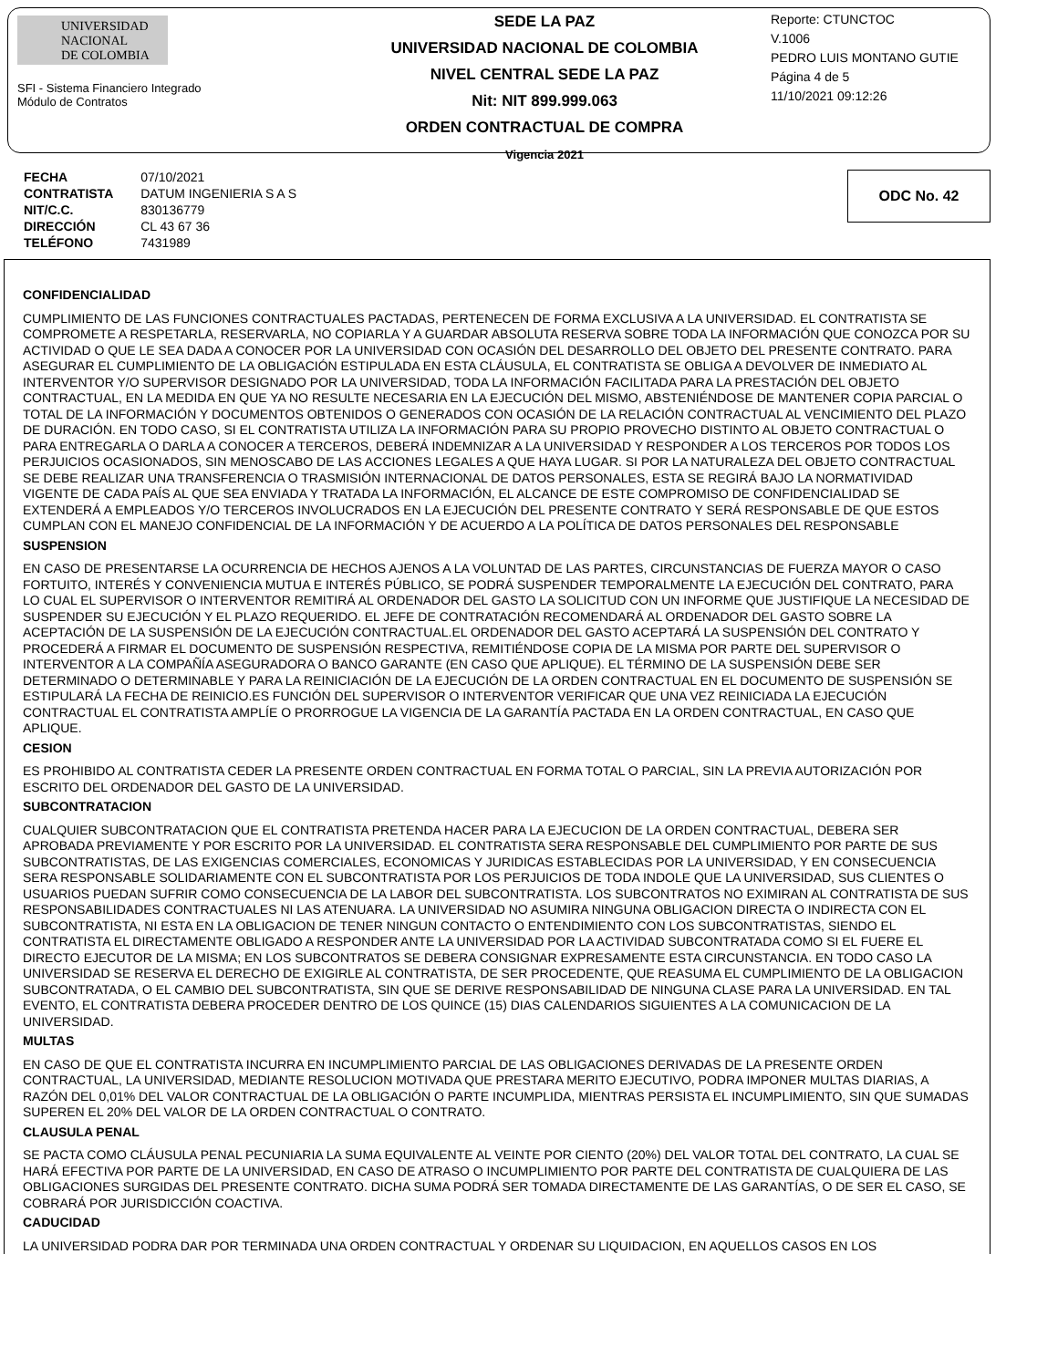UNIVERSIDAD
NACIONAL
DE COLOMBIA
SFI - Sistema Financiero Integrado
Módulo de Contratos
SEDE LA PAZ
UNIVERSIDAD NACIONAL DE COLOMBIA
NIVEL CENTRAL SEDE LA PAZ
Nit: NIT 899.999.063
ORDEN CONTRACTUAL DE COMPRA
Vigencia 2021
Reporte: CTUNCTOC
V.1006
PEDRO LUIS MONTANO GUTIE
Página 4 de 5
11/10/2021 09:12:26
| FECHA | 07/10/2021 |
| CONTRATISTA | DATUM INGENIERIA S A S |
| NIT/C.C. | 830136779 |
| DIRECCIÓN | CL 43 67 36 |
| TELÉFONO | 7431989 |
ODC No. 42
CONFIDENCIALIDAD
CUMPLIMIENTO DE LAS FUNCIONES CONTRACTUALES PACTADAS, PERTENECEN DE FORMA EXCLUSIVA A LA UNIVERSIDAD. EL CONTRATISTA SE COMPROMETE A RESPETARLA, RESERVARLA, NO COPIARLA Y A GUARDAR ABSOLUTA RESERVA SOBRE TODA LA INFORMACIÓN QUE CONOZCA POR SU ACTIVIDAD O QUE LE SEA DADA A CONOCER POR LA UNIVERSIDAD CON OCASIÓN DEL DESARROLLO DEL OBJETO DEL PRESENTE CONTRATO. PARA ASEGURAR EL CUMPLIMIENTO DE LA OBLIGACIÓN ESTIPULADA EN ESTA CLÁUSULA, EL CONTRATISTA SE OBLIGA A DEVOLVER DE INMEDIATO AL INTERVENTOR Y/O SUPERVISOR DESIGNADO POR LA UNIVERSIDAD, TODA LA INFORMACIÓN FACILITADA PARA LA PRESTACIÓN DEL OBJETO CONTRACTUAL, EN LA MEDIDA EN QUE YA NO RESULTE NECESARIA EN LA EJECUCIÓN DEL MISMO, ABSTENIÉNDOSE DE MANTENER COPIA PARCIAL O TOTAL DE LA INFORMACIÓN Y DOCUMENTOS OBTENIDOS O GENERADOS CON OCASIÓN DE LA RELACIÓN CONTRACTUAL AL VENCIMIENTO DEL PLAZO DE DURACIÓN. EN TODO CASO, SI EL CONTRATISTA UTILIZA LA INFORMACIÓN PARA SU PROPIO PROVECHO DISTINTO AL OBJETO CONTRACTUAL O PARA ENTREGARLA O DARLA A CONOCER A TERCEROS, DEBERÁ INDEMNIZAR A LA UNIVERSIDAD Y RESPONDER A LOS TERCEROS POR TODOS LOS PERJUICIOS OCASIONADOS, SIN MENOSCABO DE LAS ACCIONES LEGALES A QUE HAYA LUGAR. SI POR LA NATURALEZA DEL OBJETO CONTRACTUAL SE DEBE REALIZAR UNA TRANSFERENCIA O TRASMISIÓN INTERNACIONAL DE DATOS PERSONALES, ESTA SE REGIRÁ BAJO LA NORMATIVIDAD VIGENTE DE CADA PAÍS AL QUE SEA ENVIADA Y TRATADA LA INFORMACIÓN, EL ALCANCE DE ESTE COMPROMISO DE CONFIDENCIALIDAD SE EXTENDERÁ A EMPLEADOS Y/O TERCEROS INVOLUCRADOS EN LA EJECUCIÓN DEL PRESENTE CONTRATO Y SERÁ RESPONSABLE DE QUE ESTOS CUMPLAN CON EL MANEJO CONFIDENCIAL DE LA INFORMACIÓN Y DE ACUERDO A LA POLÍTICA DE DATOS PERSONALES DEL RESPONSABLE
SUSPENSION
EN CASO DE PRESENTARSE LA OCURRENCIA DE HECHOS AJENOS A LA VOLUNTAD DE LAS PARTES, CIRCUNSTANCIAS DE FUERZA MAYOR O CASO FORTUITO, INTERÉS Y CONVENIENCIA MUTUA E INTERÉS PÚBLICO, SE PODRÁ SUSPENDER TEMPORALMENTE LA EJECUCIÓN DEL CONTRATO, PARA LO CUAL EL SUPERVISOR O INTERVENTOR REMITIRÁ AL ORDENADOR DEL GASTO LA SOLICITUD CON UN INFORME QUE JUSTIFIQUE LA NECESIDAD DE SUSPENDER SU EJECUCIÓN Y EL PLAZO REQUERIDO. EL JEFE DE CONTRATACIÓN RECOMENDARÁ AL ORDENADOR DEL GASTO SOBRE LA ACEPTACIÓN DE LA SUSPENSIÓN DE LA EJECUCIÓN CONTRACTUAL.EL ORDENADOR DEL GASTO ACEPTARÁ LA SUSPENSIÓN DEL CONTRATO Y PROCEDERÁ A FIRMAR EL DOCUMENTO DE SUSPENSIÓN RESPECTIVA, REMITIÉNDOSE COPIA DE LA MISMA POR PARTE DEL SUPERVISOR O INTERVENTOR A LA COMPAÑÍA ASEGURADORA O BANCO GARANTE (EN CASO QUE APLIQUE). EL TÉRMINO DE LA SUSPENSIÓN DEBE SER DETERMINADO O DETERMINABLE Y PARA LA REINICIACIÓN DE LA EJECUCIÓN DE LA ORDEN CONTRACTUAL EN EL DOCUMENTO DE SUSPENSIÓN SE ESTIPULARÁ LA FECHA DE REINICIO.ES FUNCIÓN DEL SUPERVISOR O INTERVENTOR VERIFICAR QUE UNA VEZ REINICIADA LA EJECUCIÓN CONTRACTUAL EL CONTRATISTA AMPLÍE O PRORROGUE LA VIGENCIA DE LA GARANTÍA PACTADA EN LA ORDEN CONTRACTUAL, EN CASO QUE APLIQUE.
CESION
ES PROHIBIDO AL CONTRATISTA CEDER LA PRESENTE ORDEN CONTRACTUAL EN FORMA TOTAL O PARCIAL, SIN LA PREVIA AUTORIZACIÓN POR ESCRITO DEL ORDENADOR DEL GASTO DE LA UNIVERSIDAD.
SUBCONTRATACION
CUALQUIER SUBCONTRATACION QUE EL CONTRATISTA PRETENDA HACER PARA LA EJECUCION DE LA ORDEN CONTRACTUAL, DEBERA SER APROBADA PREVIAMENTE Y POR ESCRITO POR LA UNIVERSIDAD. EL CONTRATISTA SERA RESPONSABLE DEL CUMPLIMIENTO POR PARTE DE SUS SUBCONTRATISTAS, DE LAS EXIGENCIAS COMERCIALES, ECONOMICAS Y JURIDICAS ESTABLECIDAS POR LA UNIVERSIDAD, Y EN CONSECUENCIA SERA RESPONSABLE SOLIDARIAMENTE CON EL SUBCONTRATISTA POR LOS PERJUICIOS DE TODA INDOLE QUE LA UNIVERSIDAD, SUS CLIENTES O USUARIOS PUEDAN SUFRIR COMO CONSECUENCIA DE LA LABOR DEL SUBCONTRATISTA. LOS SUBCONTRATOS NO EXIMIRAN AL CONTRATISTA DE SUS RESPONSABILIDADES CONTRACTUALES NI LAS ATENUARA. LA UNIVERSIDAD NO ASUMIRA NINGUNA OBLIGACION DIRECTA O INDIRECTA CON EL SUBCONTRATISTA, NI ESTA EN LA OBLIGACION DE TENER NINGUN CONTACTO O ENTENDIMIENTO CON LOS SUBCONTRATISTAS, SIENDO EL CONTRATISTA EL DIRECTAMENTE OBLIGADO A RESPONDER ANTE LA UNIVERSIDAD POR LA ACTIVIDAD SUBCONTRATADA COMO SI EL FUERE EL DIRECTO EJECUTOR DE LA MISMA; EN LOS SUBCONTRATOS SE DEBERA CONSIGNAR EXPRESAMENTE ESTA CIRCUNSTANCIA. EN TODO CASO LA UNIVERSIDAD SE RESERVA EL DERECHO DE EXIGIRLE AL CONTRATISTA, DE SER PROCEDENTE, QUE REASUMA EL CUMPLIMIENTO DE LA OBLIGACION SUBCONTRATADA, O EL CAMBIO DEL SUBCONTRATISTA, SIN QUE SE DERIVE RESPONSABILIDAD DE NINGUNA CLASE PARA LA UNIVERSIDAD. EN TAL EVENTO, EL CONTRATISTA DEBERA PROCEDER DENTRO DE LOS QUINCE (15) DIAS CALENDARIOS SIGUIENTES A LA COMUNICACION DE LA UNIVERSIDAD.
MULTAS
EN CASO DE QUE EL CONTRATISTA INCURRA EN INCUMPLIMIENTO PARCIAL DE LAS OBLIGACIONES DERIVADAS DE LA PRESENTE ORDEN CONTRACTUAL, LA UNIVERSIDAD, MEDIANTE RESOLUCION MOTIVADA QUE PRESTARA MERITO EJECUTIVO, PODRA IMPONER MULTAS DIARIAS, A RAZÓN DEL 0,01% DEL VALOR CONTRACTUAL DE LA OBLIGACIÓN O PARTE INCUMPLIDA, MIENTRAS PERSISTA EL INCUMPLIMIENTO, SIN QUE SUMADAS SUPEREN EL 20% DEL VALOR DE LA ORDEN CONTRACTUAL O CONTRATO.
CLAUSULA PENAL
SE PACTA COMO CLÁUSULA PENAL PECUNIARIA LA SUMA EQUIVALENTE AL VEINTE POR CIENTO (20%) DEL VALOR TOTAL DEL CONTRATO, LA CUAL SE HARÁ EFECTIVA POR PARTE DE LA UNIVERSIDAD, EN CASO DE ATRASO O INCUMPLIMIENTO POR PARTE DEL CONTRATISTA DE CUALQUIERA DE LAS OBLIGACIONES SURGIDAS DEL PRESENTE CONTRATO. DICHA SUMA PODRÁ SER TOMADA DIRECTAMENTE DE LAS GARANTÍAS, O DE SER EL CASO, SE COBRARÁ POR JURISDICCIÓN COACTIVA.
CADUCIDAD
LA UNIVERSIDAD PODRA DAR POR TERMINADA UNA ORDEN CONTRACTUAL Y ORDENAR SU LIQUIDACION, EN AQUELLOS CASOS EN LOS